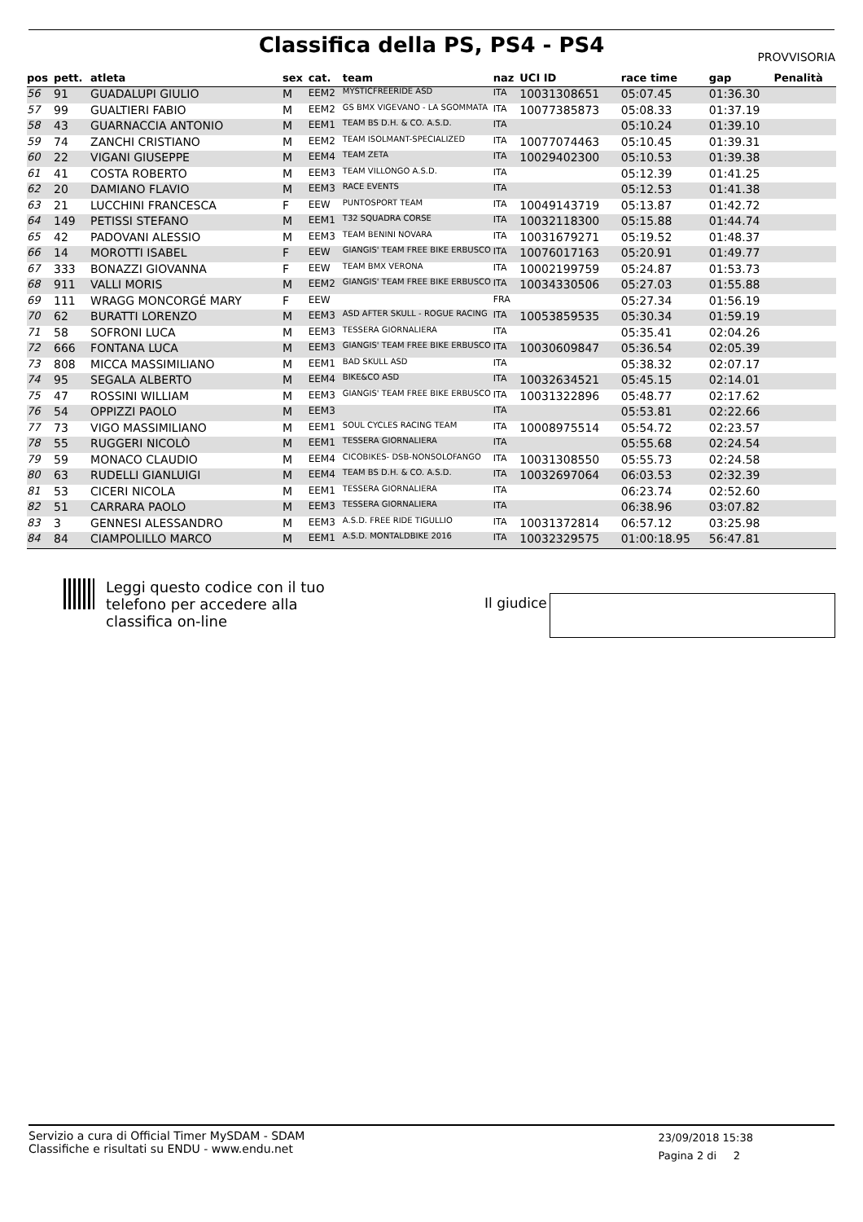Classifica della PS, PS4 - PS4
PROVVISORIA
| pos | pett. | atleta | sex | cat. | team | naz | UCI ID | race time | gap | Penalità |
| --- | --- | --- | --- | --- | --- | --- | --- | --- | --- | --- |
| 56 | 91 | GUADALUPI GIULIO | M | EEM2 | MYSTICFREERIDE ASD | ITA | 10031308651 | 05:07.45 | 01:36.30 | |
| 57 | 99 | GUALTIERI FABIO | M | EEM2 | GS BMX VIGEVANO - LA SGOMMATA | ITA | 10077385873 | 05:08.33 | 01:37.19 | |
| 58 | 43 | GUARNACCIA ANTONIO | M | EEM1 | TEAM BS D.H. & CO. A.S.D. | ITA | | 05:10.24 | 01:39.10 | |
| 59 | 74 | ZANCHI CRISTIANO | M | EEM2 | TEAM ISOLMANT-SPECIALIZED | ITA | 10077074463 | 05:10.45 | 01:39.31 | |
| 60 | 22 | VIGANI GIUSEPPE | M | EEM4 | TEAM ZETA | ITA | 10029402300 | 05:10.53 | 01:39.38 | |
| 61 | 41 | COSTA ROBERTO | M | EEM3 | TEAM VILLONGO A.S.D. | ITA | | 05:12.39 | 01:41.25 | |
| 62 | 20 | DAMIANO FLAVIO | M | EEM3 | RACE EVENTS | ITA | | 05:12.53 | 01:41.38 | |
| 63 | 21 | LUCCHINI FRANCESCA | F | EEW | PUNTOSPORT TEAM | ITA | 10049143719 | 05:13.87 | 01:42.72 | |
| 64 | 149 | PETISSI STEFANO | M | EEM1 | T32 SQUADRA CORSE | ITA | 10032118300 | 05:15.88 | 01:44.74 | |
| 65 | 42 | PADOVANI ALESSIO | M | EEM3 | TEAM BENINI NOVARA | ITA | 10031679271 | 05:19.52 | 01:48.37 | |
| 66 | 14 | MOROTTI ISABEL | F | EEW | GIANGIS' TEAM FREE BIKE ERBUSCO | ITA | 10076017163 | 05:20.91 | 01:49.77 | |
| 67 | 333 | BONAZZI GIOVANNA | F | EEW | TEAM BMX VERONA | ITA | 10002199759 | 05:24.87 | 01:53.73 | |
| 68 | 911 | VALLI MORIS | M | EEM2 | GIANGIS' TEAM FREE BIKE ERBUSCO | ITA | 10034330506 | 05:27.03 | 01:55.88 | |
| 69 | 111 | WRAGG MONCORGÉ MARY | F | EEW | | FRA | | 05:27.34 | 01:56.19 | |
| 70 | 62 | BURATTI LORENZO | M | EEM3 | ASD AFTER SKULL - ROGUE RACING | ITA | 10053859535 | 05:30.34 | 01:59.19 | |
| 71 | 58 | SOFRONI LUCA | M | EEM3 | TESSERA GIORNALIERA | ITA | | 05:35.41 | 02:04.26 | |
| 72 | 666 | FONTANA LUCA | M | EEM3 | GIANGIS' TEAM FREE BIKE ERBUSCO | ITA | 10030609847 | 05:36.54 | 02:05.39 | |
| 73 | 808 | MICCA MASSIMILIANO | M | EEM1 | BAD SKULL ASD | ITA | | 05:38.32 | 02:07.17 | |
| 74 | 95 | SEGALA ALBERTO | M | EEM4 | BIKE&CO ASD | ITA | 10032634521 | 05:45.15 | 02:14.01 | |
| 75 | 47 | ROSSINI WILLIAM | M | EEM3 | GIANGIS' TEAM FREE BIKE ERBUSCO | ITA | 10031322896 | 05:48.77 | 02:17.62 | |
| 76 | 54 | OPPIZZI PAOLO | M | EEM3 | | ITA | | 05:53.81 | 02:22.66 | |
| 77 | 73 | VIGO MASSIMILIANO | M | EEM1 | SOUL CYCLES RACING TEAM | ITA | 10008975514 | 05:54.72 | 02:23.57 | |
| 78 | 55 | RUGGERI NICOLÒ | M | EEM1 | TESSERA GIORNALIERA | ITA | | 05:55.68 | 02:24.54 | |
| 79 | 59 | MONACO CLAUDIO | M | EEM4 | CICOBIKES- DSB-NONSOLOFANGO | ITA | 10031308550 | 05:55.73 | 02:24.58 | |
| 80 | 63 | RUDELLI GIANLUIGI | M | EEM4 | TEAM BS D.H. & CO. A.S.D. | ITA | 10032697064 | 06:03.53 | 02:32.39 | |
| 81 | 53 | CICERI NICOLA | M | EEM1 | TESSERA GIORNALIERA | ITA | | 06:23.74 | 02:52.60 | |
| 82 | 51 | CARRARA PAOLO | M | EEM3 | TESSERA GIORNALIERA | ITA | | 06:38.96 | 03:07.82 | |
| 83 | 3 | GENNESI ALESSANDRO | M | EEM3 | A.S.D. FREE RIDE TIGULLIO | ITA | 10031372814 | 06:57.12 | 03:25.98 | |
| 84 | 84 | CIAMPOLILLO MARCO | M | EEM1 | A.S.D. MONTALDBIKE 2016 | ITA | 10032329575 | 01:00:18.95 | 56:47.81 | |
Leggi questo codice con il tuo
telefono per accedere alla
classifica on-line
Il giudice
Servizio a cura di Official Timer MySDAM - SDAM
Classifiche e risultati su ENDU - www.endu.net
23/09/2018 15:38
Pagina 2 di 2